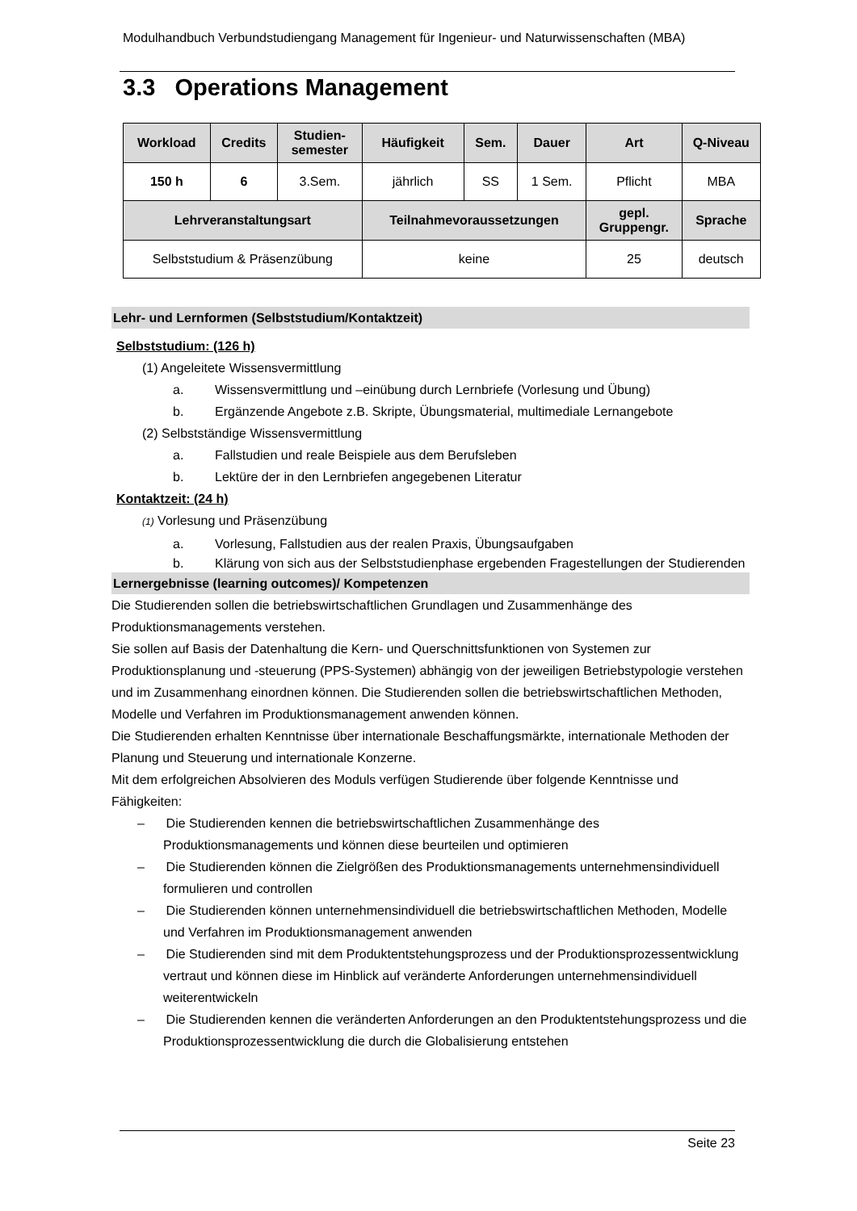Modulhandbuch Verbundstudiengang Management für Ingenieur- und Naturwissenschaften (MBA)
3.3 Operations Management
| Workload | Credits | Studien- semester | Häufigkeit | Sem. | Dauer | Art | Q-Niveau |
| --- | --- | --- | --- | --- | --- | --- | --- |
| 150 h | 6 | 3.Sem. | jährlich | SS | 1 Sem. | Pflicht | MBA |
| Lehrveranstaltungsart | | | Teilnahmevoraussetzungen | | | gepl. Gruppengr. | Sprache |
| Selbststudium & Präsenzübung | | | keine | | | 25 | deutsch |
Lehr- und Lernformen (Selbststudium/Kontaktzeit)
Selbststudium: (126 h)
(1) Angeleitete Wissensvermittlung
a. Wissensvermittlung und –einübung durch Lernbriefe (Vorlesung und Übung)
b. Ergänzende Angebote z.B. Skripte, Übungsmaterial, multimediale Lernangebote
(2) Selbstständige Wissensvermittlung
a. Fallstudien und reale Beispiele aus dem Berufsleben
b. Lektüre der in den Lernbriefen angegebenen Literatur
Kontaktzeit: (24 h)
(1) Vorlesung und Präsenzübung
a. Vorlesung, Fallstudien aus der realen Praxis, Übungsaufgaben
b. Klärung von sich aus der Selbststudienphase ergebenden Fragestellungen der Studierenden
Lernergebnisse (learning outcomes)/ Kompetenzen
Die Studierenden sollen die betriebswirtschaftlichen Grundlagen und Zusammenhänge des Produktionsmanagements verstehen.
Sie sollen auf Basis der Datenhaltung die Kern- und Querschnittsfunktionen von Systemen zur Produktionsplanung und -steuerung (PPS-Systemen) abhängig von der jeweiligen Betriebstypologie verstehen und im Zusammenhang einordnen können. Die Studierenden sollen die betriebswirtschaftlichen Methoden, Modelle und Verfahren im Produktionsmanagement anwenden können.
Die Studierenden erhalten Kenntnisse über internationale Beschaffungsmärkte, internationale Methoden der Planung und Steuerung und internationale Konzerne.
Mit dem erfolgreichen Absolvieren des Moduls verfügen Studierende über folgende Kenntnisse und Fähigkeiten:
– Die Studierenden kennen die betriebswirtschaftlichen Zusammenhänge des Produktionsmanagements und können diese beurteilen und optimieren
– Die Studierenden können die Zielgrößen des Produktionsmanagements unternehmensindividuell formulieren und controllen
– Die Studierenden können unternehmensindividuell die betriebswirtschaftlichen Methoden, Modelle und Verfahren im Produktionsmanagement anwenden
– Die Studierenden sind mit dem Produktentstehungsprozess und der Produktionsprozessentwicklung vertraut und können diese im Hinblick auf veränderte Anforderungen unternehmensindividuell weiterentwickeln
– Die Studierenden kennen die veränderten Anforderungen an den Produktentstehungsprozess und die Produktionsprozessentwicklung die durch die Globalisierung entstehen
Seite 23